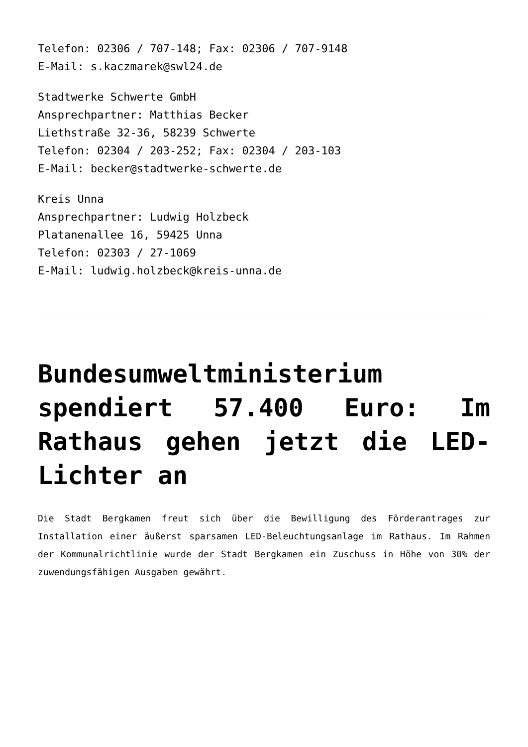Telefon: 02306 / 707-148; Fax: 02306 / 707-9148
E-Mail: s.kaczmarek@swl24.de
Stadtwerke Schwerte GmbH
Ansprechpartner: Matthias Becker
Liethstraße 32-36, 58239 Schwerte
Telefon: 02304 / 203-252; Fax: 02304 / 203-103
E-Mail: becker@stadtwerke-schwerte.de
Kreis Unna
Ansprechpartner: Ludwig Holzbeck
Platanenallee 16, 59425 Unna
Telefon: 02303 / 27-1069
E-Mail: ludwig.holzbeck@kreis-unna.de
Bundesumweltministerium spendiert 57.400 Euro: Im Rathaus gehen jetzt die LED-Lichter an
Die Stadt Bergkamen freut sich über die Bewilligung des Förderantrages zur Installation einer äußerst sparsamen LED-Beleuchtungsanlage im Rathaus. Im Rahmen der Kommunalrichtlinie wurde der Stadt Bergkamen ein Zuschuss in Höhe von 30% der zuwendungsfähigen Ausgaben gewährt.